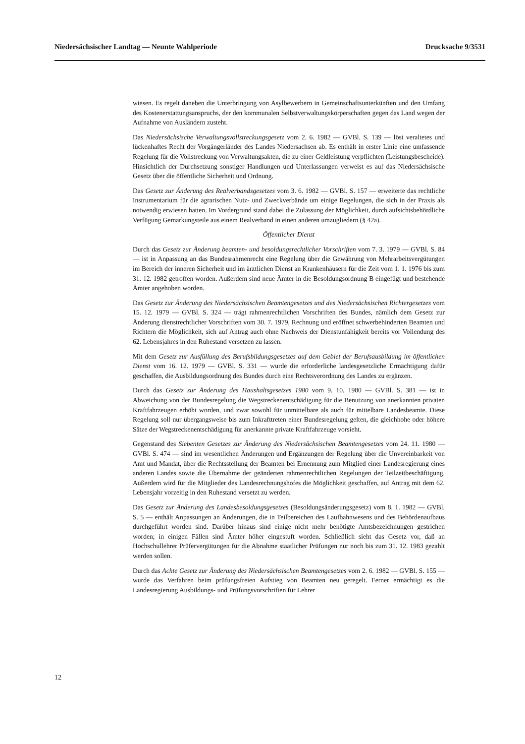Niedersächsischer Landtag — Neunte Wahlperiode Drucksache 9/3531
wiesen. Es regelt daneben die Unterbringung von Asylbewerbern in Gemeinschaftsunterkünften und den Umfang des Kostenerstattungsanspruchs, der den kommunalen Selbstverwaltungskörperschaften gegen das Land wegen der Aufnahme von Ausländern zusteht.
Das Niedersächsische Verwaltungsvollstreckungsgesetz vom 2. 6. 1982 — GVBl. S. 139 — löst veraltetes und lückenhaftes Recht der Vorgängerländer des Landes Niedersachsen ab. Es enthält in erster Linie eine umfassende Regelung für die Vollstreckung von Verwaltungsakten, die zu einer Geldleistung verpflichten (Leistungsbescheide). Hinsichtlich der Durchsetzung sonstiger Handlungen und Unterlassungen verweist es auf das Niedersächsische Gesetz über die öffentliche Sicherheit und Ordnung.
Das Gesetz zur Änderung des Realverbandsgesetzes vom 3. 6. 1982 — GVBl. S. 157 — erweiterte das rechtliche Instrumentarium für die agrarischen Nutz- und Zweckverbände um einige Regelungen, die sich in der Praxis als notwendig erwiesen hatten. Im Vordergrund stand dabei die Zulassung der Möglichkeit, durch aufsichtsbehördliche Verfügung Gemarkungsteile aus einem Realverband in einen anderen umzugliedern (§ 42a).
Öffentlicher Dienst
Durch das Gesetz zur Änderung beamten- und besoldungsrechtlicher Vorschriften vom 7. 3. 1979 — GVBl. S. 84 — ist in Anpassung an das Bundesrahmenrecht eine Regelung über die Gewährung von Mehrarbeitsvergütungen im Bereich der inneren Sicherheit und im ärztlichen Dienst an Krankenhäusern für die Zeit vom 1. 1. 1976 bis zum 31. 12. 1982 getroffen worden. Außerdem sind neue Ämter in die Besoldungsordnung B eingefügt und bestehende Ämter angehoben worden.
Das Gesetz zur Änderung des Niedersächsischen Beamtengesetzes und des Niedersächsischen Richtergesetzes vom 15. 12. 1979 — GVBl. S. 324 — trägt rahmenrechtlichen Vorschriften des Bundes, nämlich dem Gesetz zur Änderung dienstrechtlicher Vorschriften vom 30. 7. 1979, Rechnung und eröffnet schwerbehinderten Beamten und Richtern die Möglichkeit, sich auf Antrag auch ohne Nachweis der Dienstunfähigkeit bereits vor Vollendung des 62. Lebensjahres in den Ruhestand versetzen zu lassen.
Mit dem Gesetz zur Ausfüllung des Berufsbildungsgesetzes auf dem Gebiet der Berufsausbildung im öffentlichen Dienst vom 16. 12. 1979 — GVBl. S. 331 — wurde die erforderliche landesgesetzliche Ermächtigung dafür geschaffen, die Ausbildungsordnung des Bundes durch eine Rechtsverordnung des Landes zu ergänzen.
Durch das Gesetz zur Änderung des Haushaltsgesetzes 1980 vom 9. 10. 1980 — GVBl. S. 381 — ist in Abweichung von der Bundesregelung die Wegstreckenentschädigung für die Benutzung von anerkannten privaten Kraftfahrzeugen erhöht worden, und zwar sowohl für unmittelbare als auch für mittelbare Landesbeamte. Diese Regelung soll nur übergangsweise bis zum Inkrafttreten einer Bundesregelung gelten, die gleichhohe oder höhere Sätze der Wegstreckenentschädigung für anerkannte private Kraftfahrzeuge vorsieht.
Gegenstand des Siebenten Gesetzes zur Änderung des Niedersächsischen Beamtengesetzes vom 24. 11. 1980 — GVBl. S. 474 — sind im wesentlichen Änderungen und Ergänzungen der Regelung über die Unvereinbarkeit von Amt und Mandat, über die Rechtsstellung der Beamten bei Ernennung zum Mitglied einer Landesregierung eines anderen Landes sowie die Übernahme der geänderten rahmenrechtlichen Regelungen der Teilzeitbeschäftigung. Außerdem wird für die Mitglieder des Landesrechnungshofes die Möglichkeit geschaffen, auf Antrag mit dem 62. Lebensjahr vorzeitig in den Ruhestand versetzt zu werden.
Das Gesetz zur Änderung des Landesbesoldungsgesetzes (Besoldungsänderungsgesetz) vom 8. 1. 1982 — GVBl. S. 5 — enthält Anpassungen an Änderungen, die in Teilbereichen des Laufbahnwesens und des Behördenaufbaus durchgeführt worden sind. Darüber hinaus sind einige nicht mehr benötigte Amtsbezeichnungen gestrichen worden; in einigen Fällen sind Ämter höher eingestuft worden. Schließlich sieht das Gesetz vor, daß an Hochschullehrer Prüfervergütungen für die Abnahme staatlicher Prüfungen nur noch bis zum 31. 12. 1983 gezahlt werden sollen.
Durch das Achte Gesetz zur Änderung des Niedersächsischen Beamtengesetzes vom 2. 6. 1982 — GVBl. S. 155 — wurde das Verfahren beim prüfungsfreien Aufstieg von Beamten neu geregelt. Ferner ermächtigt es die Landesregierung Ausbildungs- und Prüfungsvorschriften für Lehrer
12